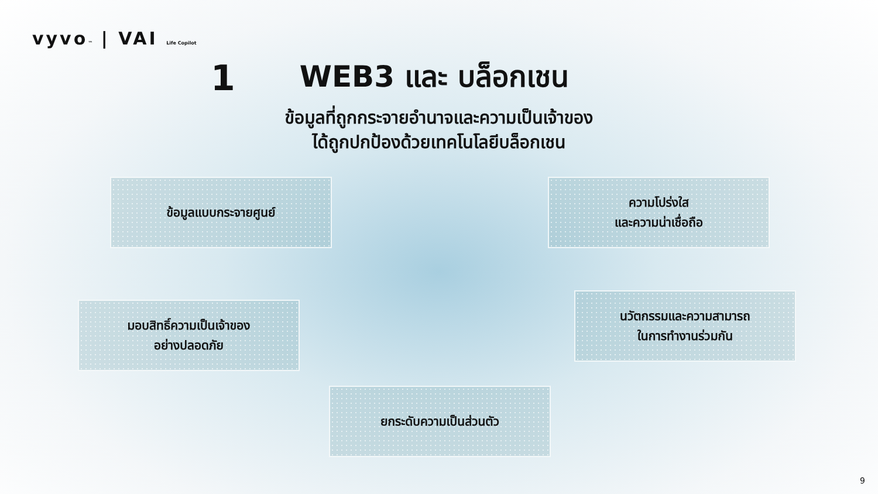vyvo™ | VAI Life Copilot
1
WEB3 และ บล็อกเชน
ข้อมูลที่ถูกกระจายอำนาจและความเป็นเจ้าของ
ได้ถูกปกป้องด้วยเทคโนโลยีบล็อกเชน
ข้อมูลแบบกระจายศูนย์
ความโปร่งใส
และความน่าเชื่อถือ
มอบสิทธิ์ความเป็นเจ้าของ
อย่างปลอดภัย
นวัตกรรมและความสามารถ
ในการทำงานร่วมกัน
ยกระดับความเป็นส่วนตัว
9